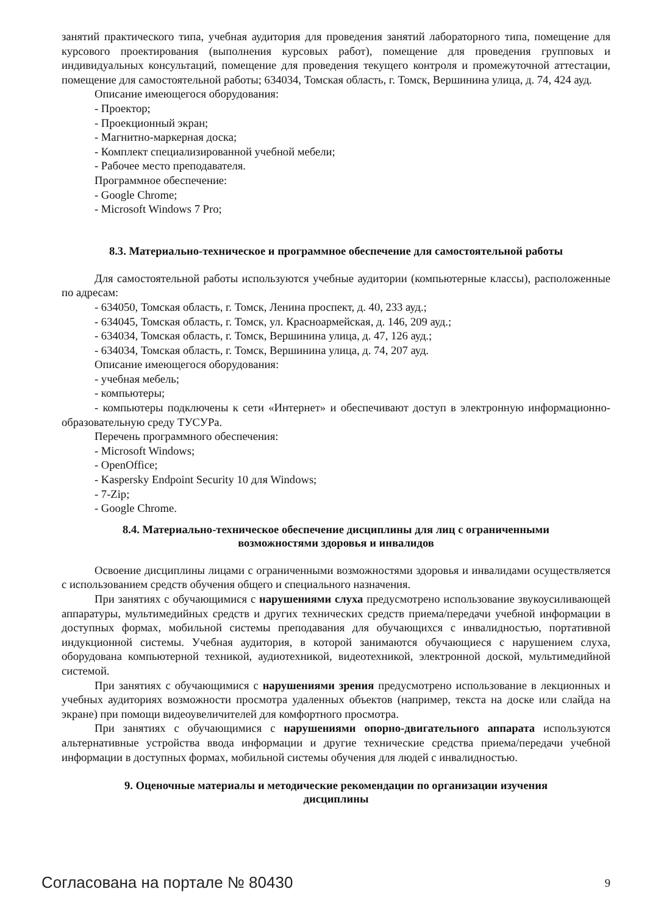занятий практического типа, учебная аудитория для проведения занятий лабораторного типа, помещение для курсового проектирования (выполнения курсовых работ), помещение для проведения групповых и индивидуальных консультаций, помещение для проведения текущего контроля и промежуточной аттестации, помещение для самостоятельной работы; 634034, Томская область, г. Томск, Вершинина улица, д. 74, 424 ауд.
Описание имеющегося оборудования:
- Проектор;
- Проекционный экран;
- Магнитно-маркерная доска;
- Комплект специализированной учебной мебели;
- Рабочее место преподавателя.
Программное обеспечение:
- Google Chrome;
- Microsoft Windows 7 Pro;
8.3. Материально-техническое и программное обеспечение для самостоятельной работы
Для самостоятельной работы используются учебные аудитории (компьютерные классы), расположенные по адресам:
- 634050, Томская область, г. Томск, Ленина проспект, д. 40, 233 ауд.;
- 634045, Томская область, г. Томск, ул. Красноармейская, д. 146, 209 ауд.;
- 634034, Томская область, г. Томск, Вершинина улица, д. 47, 126 ауд.;
- 634034, Томская область, г. Томск, Вершинина улица, д. 74, 207 ауд.
Описание имеющегося оборудования:
- учебная мебель;
- компьютеры;
- компьютеры подключены к сети «Интернет» и обеспечивают доступ в электронную информационно-образовательную среду ТУСУРа.
Перечень программного обеспечения:
- Microsoft Windows;
- OpenOffice;
- Kaspersky Endpoint Security 10 для Windows;
- 7-Zip;
- Google Chrome.
8.4. Материально-техническое обеспечение дисциплины для лиц с ограниченными
возможностями здоровья и инвалидов
Освоение дисциплины лицами с ограниченными возможностями здоровья и инвалидами осуществляется с использованием средств обучения общего и специального назначения.
При занятиях с обучающимися с нарушениями слуха предусмотрено использование звукоусиливающей аппаратуры, мультимедийных средств и других технических средств приема/передачи учебной информации в доступных формах, мобильной системы преподавания для обучающихся с инвалидностью, портативной индукционной системы. Учебная аудитория, в которой занимаются обучающиеся с нарушением слуха, оборудована компьютерной техникой, аудиотехникой, видеотехникой, электронной доской, мультимедийной системой.
При занятиях с обучающимися с нарушениями зрения предусмотрено использование в лекционных и учебных аудиториях возможности просмотра удаленных объектов (например, текста на доске или слайда на экране) при помощи видеоувеличителей для комфортного просмотра.
При занятиях с обучающимися с нарушениями опорно-двигательного аппарата используются альтернативные устройства ввода информации и другие технические средства приема/передачи учебной информации в доступных формах, мобильной системы обучения для людей с инвалидностью.
9. Оценочные материалы и методические рекомендации по организации изучения
дисциплины
Согласована на портале № 80430 9